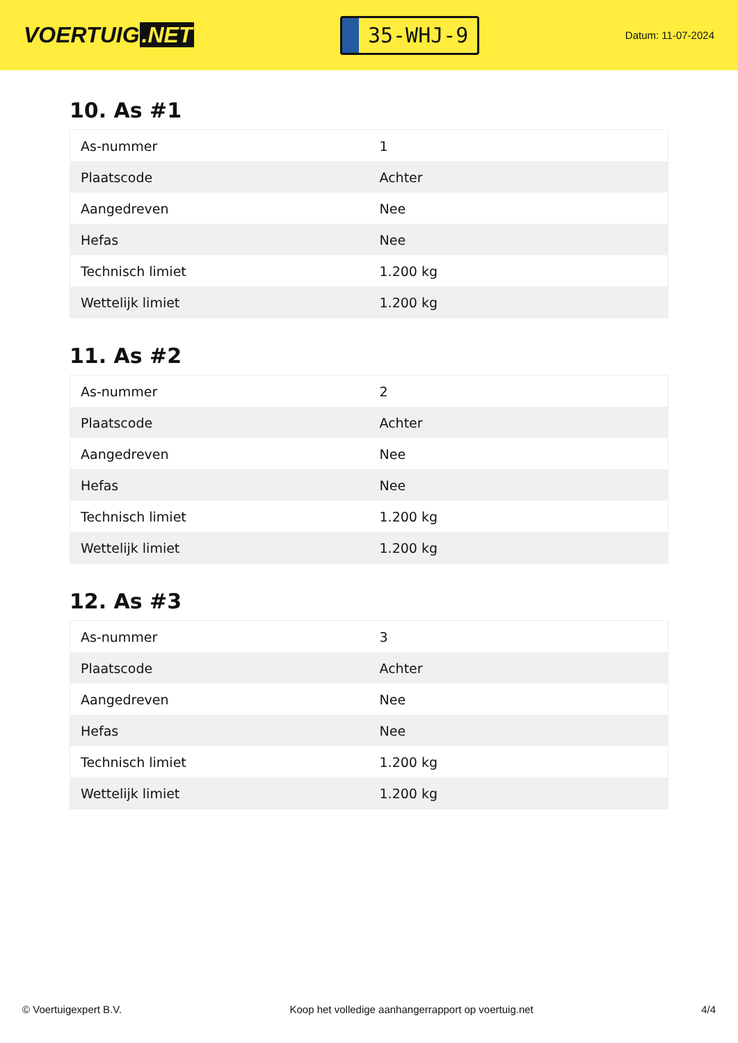VOERTUIG.NET
35-WHJ-9
Datum: 11-07-2024
10. As #1
| As-nummer | 1 |
| Plaatscode | Achter |
| Aangedreven | Nee |
| Hefas | Nee |
| Technisch limiet | 1.200 kg |
| Wettelijk limiet | 1.200 kg |
11. As #2
| As-nummer | 2 |
| Plaatscode | Achter |
| Aangedreven | Nee |
| Hefas | Nee |
| Technisch limiet | 1.200 kg |
| Wettelijk limiet | 1.200 kg |
12. As #3
| As-nummer | 3 |
| Plaatscode | Achter |
| Aangedreven | Nee |
| Hefas | Nee |
| Technisch limiet | 1.200 kg |
| Wettelijk limiet | 1.200 kg |
© Voertuigexpert B.V. Koop het volledige aanhangerrapport op voertuig.net 4/4